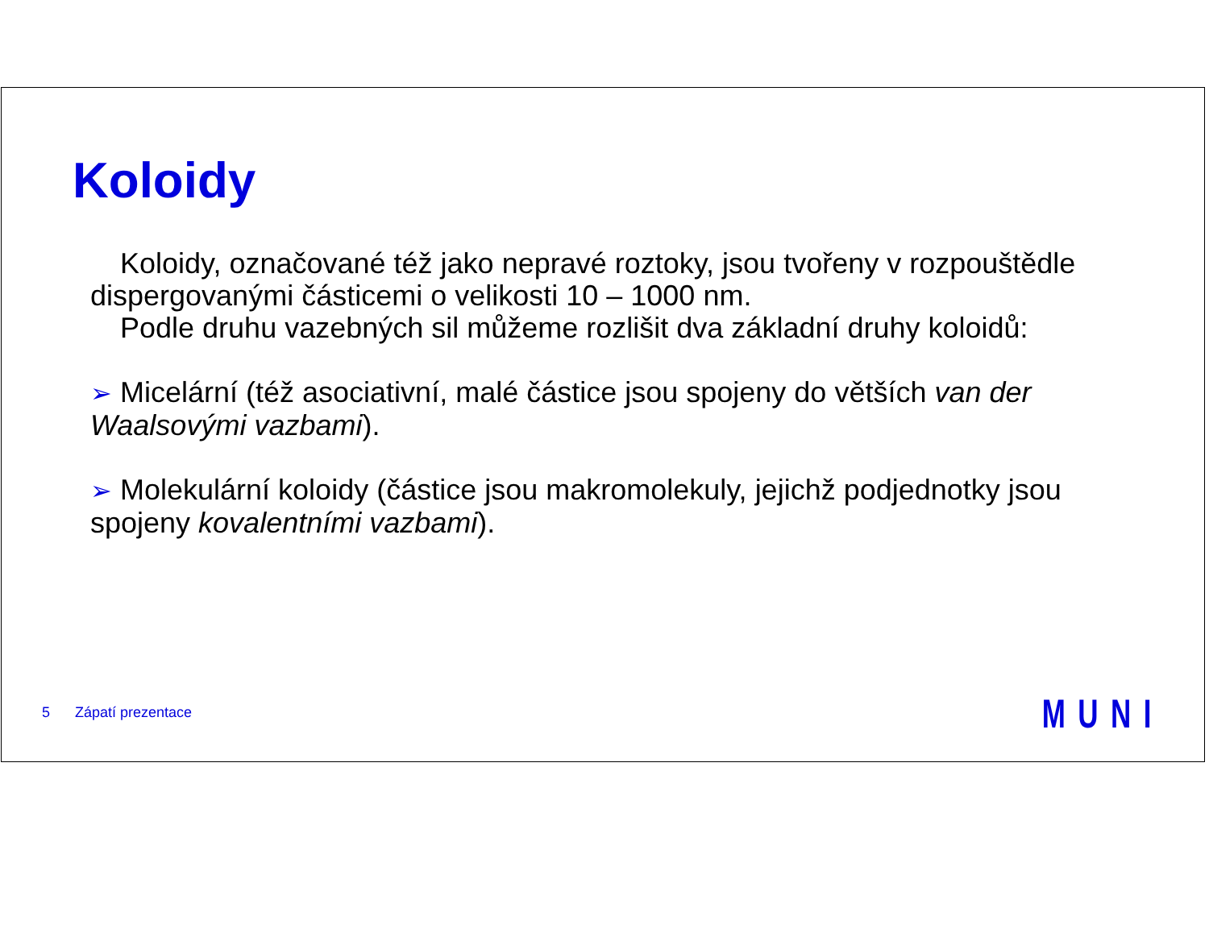Koloidy
Koloidy, označované též jako nepravé roztoky, jsou tvořeny v rozpouštědle dispergovanými částicemi o velikosti 10 – 1000 nm.
Podle druhu vazebných sil můžeme rozlišit dva základní druhy koloidů:
➢ Micelární (též asociativní, malé částice jsou spojeny do větších van der Waalsovými vazbami).
➢ Molekulární koloidy (částice jsou makromolekuly, jejichž podjednotky jsou spojeny kovalentními vazbami).
5 Zápatí prezentace MUNI